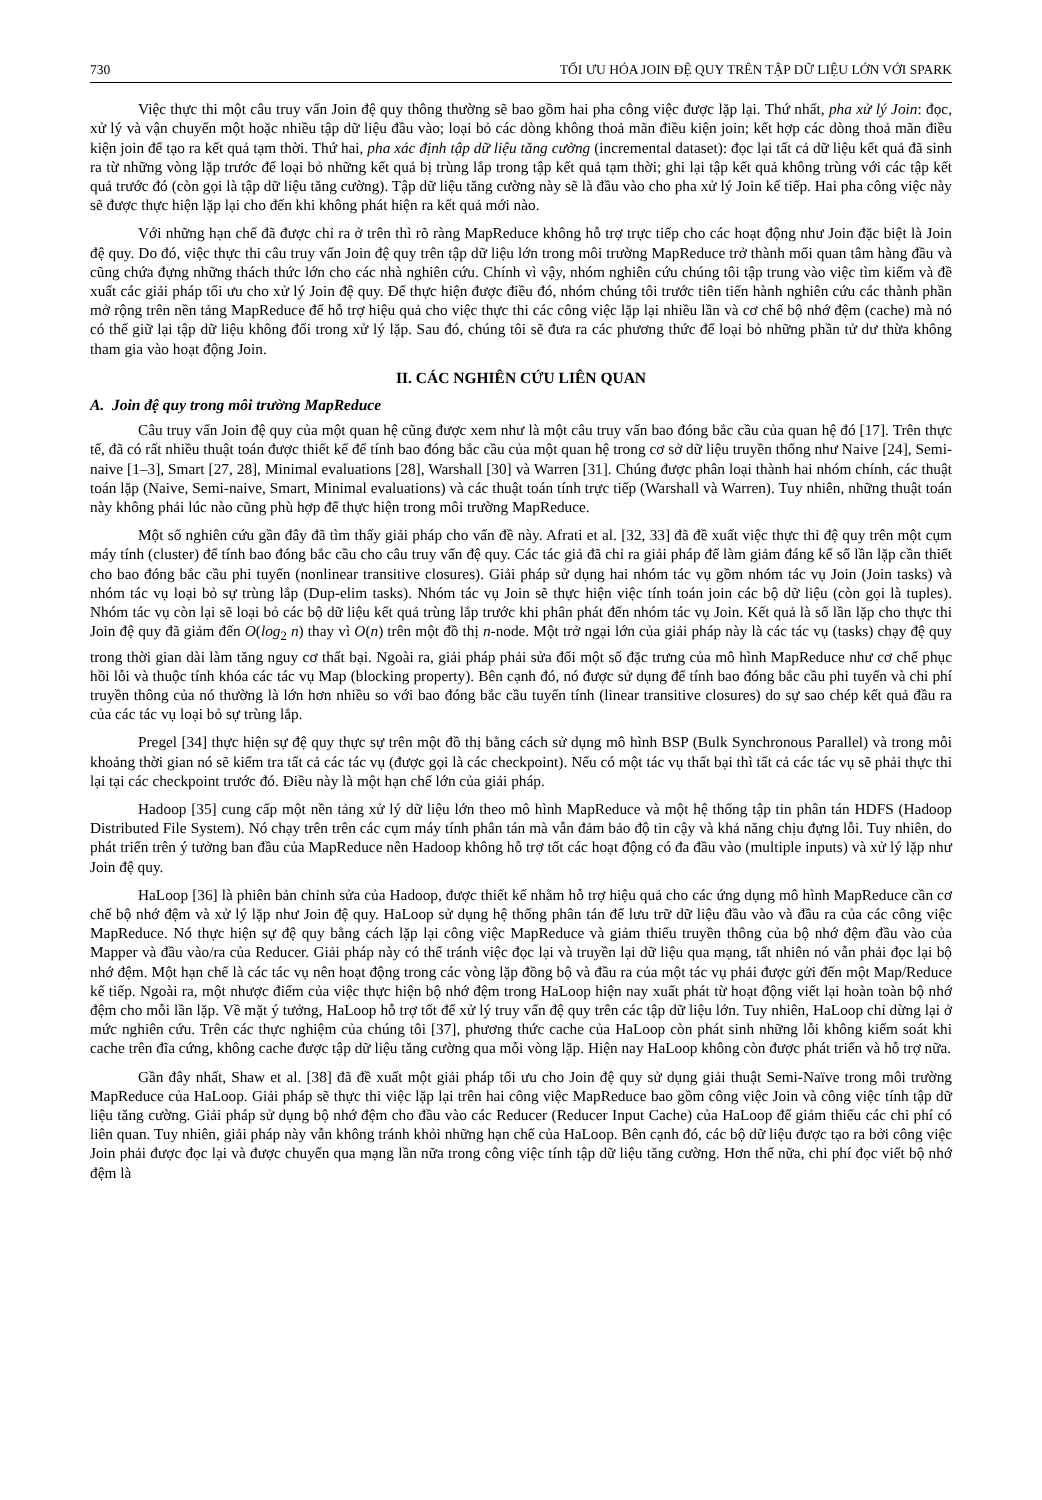730 TỐI ƯU HÓA JOIN ĐỆ QUY TRÊN TẬP DỮ LIỆU LỚN VỚI SPARK
Việc thực thi một câu truy vấn Join đệ quy thông thường sẽ bao gồm hai pha công việc được lặp lại. Thứ nhất, pha xử lý Join: đọc, xử lý và vận chuyển một hoặc nhiều tập dữ liệu đầu vào; loại bỏ các dòng không thoả mãn điều kiện join; kết hợp các dòng thoả mãn điều kiện join để tạo ra kết quả tạm thời. Thứ hai, pha xác định tập dữ liệu tăng cường (incremental dataset): đọc lại tất cả dữ liệu kết quả đã sinh ra từ những vòng lặp trước để loại bỏ những kết quả bị trùng lắp trong tập kết quả tạm thời; ghi lại tập kết quả không trùng với các tập kết quả trước đó (còn gọi là tập dữ liệu tăng cường). Tập dữ liệu tăng cường này sẽ là đầu vào cho pha xử lý Join kế tiếp. Hai pha công việc này sẽ được thực hiện lặp lại cho đến khi không phát hiện ra kết quả mới nào.
Với những hạn chế đã được chỉ ra ở trên thì rõ ràng MapReduce không hỗ trợ trực tiếp cho các hoạt động như Join đặc biệt là Join đệ quy. Do đó, việc thực thi câu truy vấn Join đệ quy trên tập dữ liệu lớn trong môi trường MapReduce trở thành mối quan tâm hàng đầu và cũng chứa đựng những thách thức lớn cho các nhà nghiên cứu. Chính vì vậy, nhóm nghiên cứu chúng tôi tập trung vào việc tìm kiếm và đề xuất các giải pháp tối ưu cho xử lý Join đệ quy. Để thực hiện được điều đó, nhóm chúng tôi trước tiên tiến hành nghiên cứu các thành phần mở rộng trên nền tảng MapReduce để hỗ trợ hiệu quả cho việc thực thi các công việc lặp lại nhiều lần và cơ chế bộ nhớ đệm (cache) mà nó có thể giữ lại tập dữ liệu không đổi trong xử lý lặp. Sau đó, chúng tôi sẽ đưa ra các phương thức để loại bỏ những phần tử dư thừa không tham gia vào hoạt động Join.
II. CÁC NGHIÊN CỨU LIÊN QUAN
A. Join đệ quy trong môi trường MapReduce
Câu truy vấn Join đệ quy của một quan hệ cũng được xem như là một câu truy vấn bao đóng bắc cầu của quan hệ đó [17]. Trên thực tế, đã có rất nhiều thuật toán được thiết kế để tính bao đóng bắc cầu của một quan hệ trong cơ sở dữ liệu truyền thống như Naive [24], Semi-naive [1–3], Smart [27, 28], Minimal evaluations [28], Warshall [30] và Warren [31]. Chúng được phân loại thành hai nhóm chính, các thuật toán lặp (Naive, Semi-naive, Smart, Minimal evaluations) và các thuật toán tính trực tiếp (Warshall và Warren). Tuy nhiên, những thuật toán này không phải lúc nào cũng phù hợp để thực hiện trong môi trường MapReduce.
Một số nghiên cứu gần đây đã tìm thấy giải pháp cho vấn đề này. Afrati et al. [32, 33] đã đề xuất việc thực thi đệ quy trên một cụm máy tính (cluster) để tính bao đóng bắc cầu cho câu truy vấn đệ quy. Các tác giả đã chỉ ra giải pháp để làm giảm đáng kể số lần lặp cần thiết cho bao đóng bắc cầu phi tuyến (nonlinear transitive closures). Giải pháp sử dụng hai nhóm tác vụ gồm nhóm tác vụ Join (Join tasks) và nhóm tác vụ loại bỏ sự trùng lắp (Dup-elim tasks). Nhóm tác vụ Join sẽ thực hiện việc tính toán join các bộ dữ liệu (còn gọi là tuples). Nhóm tác vụ còn lại sẽ loại bỏ các bộ dữ liệu kết quả trùng lắp trước khi phân phát đến nhóm tác vụ Join. Kết quả là số lần lặp cho thực thi Join đệ quy đã giảm đến O(log<sub>2</sub> n) thay vì O(n) trên một đồ thị n-node. Một trở ngại lớn của giải pháp này là các tác vụ (tasks) chạy đệ quy trong thời gian dài làm tăng nguy cơ thất bại. Ngoài ra, giải pháp phải sửa đổi một số đặc trưng của mô hình MapReduce như cơ chế phục hồi lỗi và thuộc tính khóa các tác vụ Map (blocking property). Bên cạnh đó, nó được sử dụng để tính bao đóng bắc cầu phi tuyến và chi phí truyền thông của nó thường là lớn hơn nhiều so với bao đóng bắc cầu tuyến tính (linear transitive closures) do sự sao chép kết quả đầu ra của các tác vụ loại bỏ sự trùng lắp.
Pregel [34] thực hiện sự đệ quy thực sự trên một đồ thị bằng cách sử dụng mô hình BSP (Bulk Synchronous Parallel) và trong mỗi khoảng thời gian nó sẽ kiểm tra tất cả các tác vụ (được gọi là các checkpoint). Nếu có một tác vụ thất bại thì tất cả các tác vụ sẽ phải thực thi lại tại các checkpoint trước đó. Điều này là một hạn chế lớn của giải pháp.
Hadoop [35] cung cấp một nền tảng xử lý dữ liệu lớn theo mô hình MapReduce và một hệ thống tập tin phân tán HDFS (Hadoop Distributed File System). Nó chạy trên trên các cụm máy tính phân tán mà vẫn đảm bảo độ tin cậy và khả năng chịu đựng lỗi. Tuy nhiên, do phát triển trên ý tưởng ban đầu của MapReduce nên Hadoop không hỗ trợ tốt các hoạt động có đa đầu vào (multiple inputs) và xử lý lặp như Join đệ quy.
HaLoop [36] là phiên bản chỉnh sửa của Hadoop, được thiết kế nhằm hỗ trợ hiệu quả cho các ứng dụng mô hình MapReduce cần cơ chế bộ nhớ đệm và xử lý lặp như Join đệ quy. HaLoop sử dụng hệ thống phân tán để lưu trữ dữ liệu đầu vào và đầu ra của các công việc MapReduce. Nó thực hiện sự đệ quy bằng cách lặp lại công việc MapReduce và giảm thiểu truyền thông của bộ nhớ đệm đầu vào của Mapper và đầu vào/ra của Reducer. Giải pháp này có thể tránh việc đọc lại và truyền lại dữ liệu qua mạng, tất nhiên nó vẫn phải đọc lại bộ nhớ đệm. Một hạn chế là các tác vụ nên hoạt động trong các vòng lặp đồng bộ và đầu ra của một tác vụ phải được gửi đến một Map/Reduce kế tiếp. Ngoài ra, một nhược điểm của việc thực hiện bộ nhớ đệm trong HaLoop hiện nay xuất phát từ hoạt động viết lại hoàn toàn bộ nhớ đệm cho mỗi lần lặp. Về mặt ý tưởng, HaLoop hỗ trợ tốt để xử lý truy vấn đệ quy trên các tập dữ liệu lớn. Tuy nhiên, HaLoop chỉ dừng lại ở mức nghiên cứu. Trên các thực nghiệm của chúng tôi [37], phương thức cache của HaLoop còn phát sinh những lỗi không kiểm soát khi cache trên đĩa cứng, không cache được tập dữ liệu tăng cường qua mỗi vòng lặp. Hiện nay HaLoop không còn được phát triển và hỗ trợ nữa.
Gần đây nhất, Shaw et al. [38] đã đề xuất một giải pháp tối ưu cho Join đệ quy sử dụng giải thuật Semi-Naïve trong môi trường MapReduce của HaLoop. Giải pháp sẽ thực thi việc lặp lại trên hai công việc MapReduce bao gồm công việc Join và công việc tính tập dữ liệu tăng cường. Giải pháp sử dụng bộ nhớ đệm cho đầu vào các Reducer (Reducer Input Cache) của HaLoop để giảm thiểu các chi phí có liên quan. Tuy nhiên, giải pháp này vẫn không tránh khỏi những hạn chế của HaLoop. Bên cạnh đó, các bộ dữ liệu được tạo ra bởi công việc Join phải được đọc lại và được chuyển qua mạng lần nữa trong công việc tính tập dữ liệu tăng cường. Hơn thế nữa, chi phí đọc viết bộ nhớ đệm là